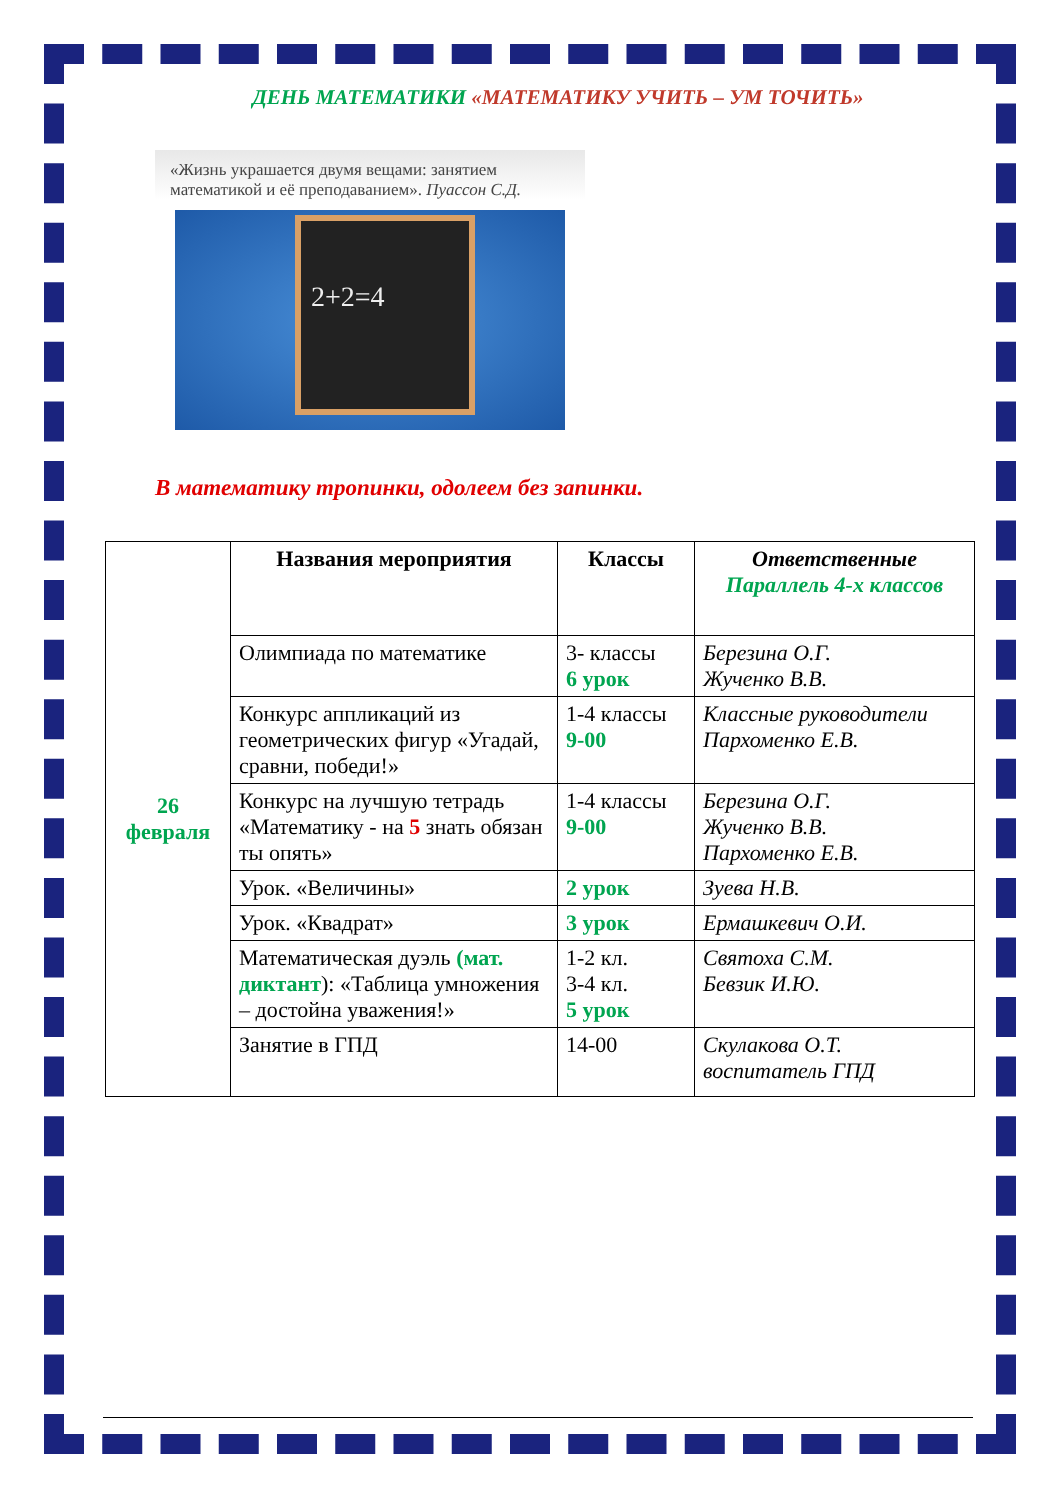ДЕНЬ МАТЕМАТИКИ «МАТЕМАТИКУ УЧИТЬ – УМ ТОЧИТЬ»
«Жизнь украшается двумя вещами: занятием математикой и её преподаванием». Пуассон С.Д.
2+2=4
В математику тропинки, одолеем без запинки.
| 26 февраля | Названия мероприятия | Классы | Ответственные Параллель 4-х классов |
| | Олимпиада по математике | 3- классы 6 урок | Березина О.Г. Жученко В.В. |
| | Конкурс аппликаций из геометрических фигур «Угадай, сравни, победи!» | 1-4 классы 9-00 | Классные руководители Пархоменко Е.В. |
| | Конкурс на лучшую тетрадь «Математику - на 5 знать обязан ты опять» | 1-4 классы 9-00 | Березина О.Г. Жученко В.В. Пархоменко Е.В. |
| | Урок. «Величины» | 2 урок | Зуева Н.В. |
| | Урок. «Квадрат» | 3 урок | Ермашкевич О.И. |
| | Математическая дуэль (мат. диктант ): «Таблица умножения – достойна уважения!» | 1-2 кл. 3-4 кл. 5 урок | Святоха С.М. Бевзик И.Ю. |
| | Занятие в ГПД | 14-00 | Скулакова О.Т. воспитатель ГПД |